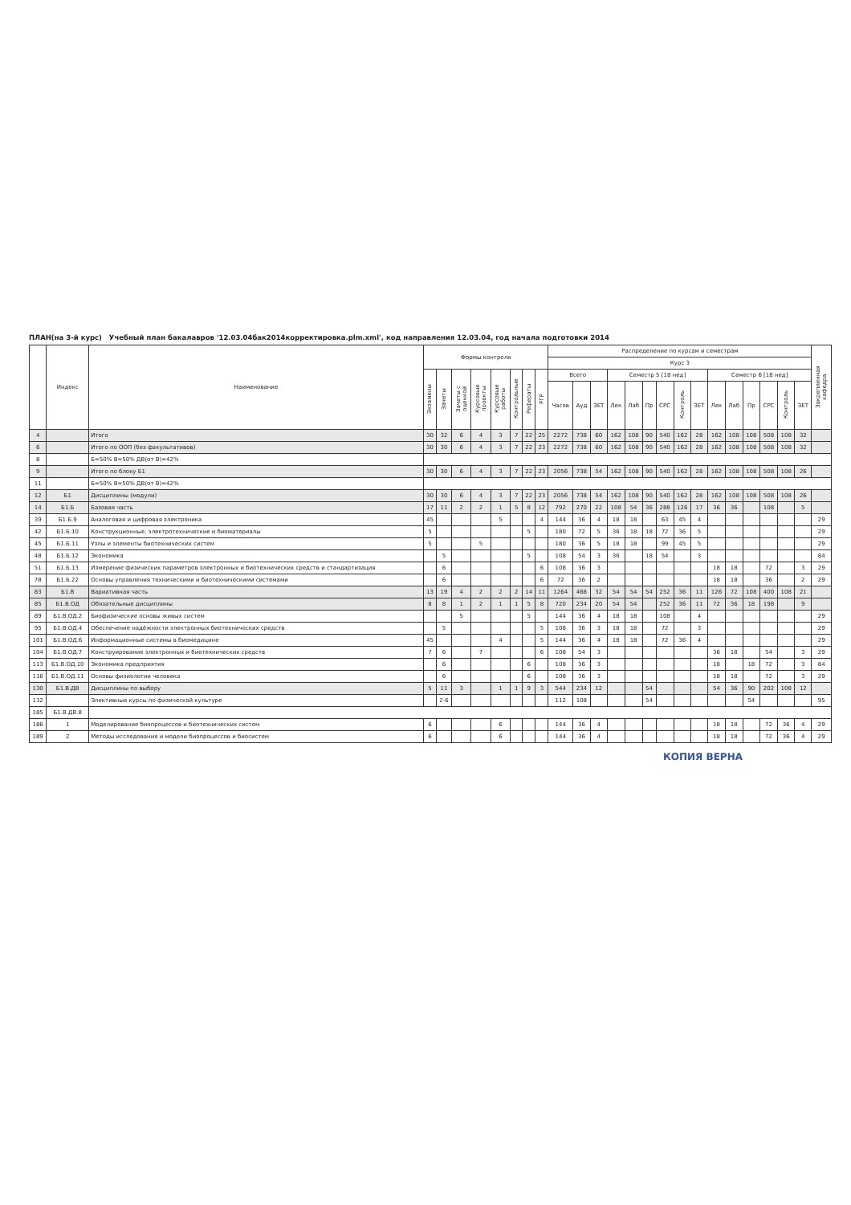ПЛАН(на 3-й курс) Учебный план бакалавров '12.03.04бак2014корректировка.plm.xml', код направления 12.03.04, год начала подготовки 2014
| | Индекс | Наименование | Формы контроля | | | | | | | | Распределение по курсам и семестрам | | | | | | | | | | | | | | | Закрепленная кафедра |
| --- | --- | --- | --- | --- | --- | --- | --- | --- | --- | --- | --- | --- | --- | --- | --- | --- | --- | --- | --- | --- | --- | --- | --- | --- | --- | --- |
| | | | | | | | | | | | Курс 3 | | | | | | | | | | | | | | | |
| | | | Экзамены | Зачеты | Зачеты с оценкой | Курсовые проекты | Курсовые работы | Контрольные | Рефераты | РГР | Всего | | | Семестр 5 [18 нед] | | | | | | Семестр 6 [18 нед] | | | | | | |
| | | | | | | | | | | | Часов | Ауд | ЗЕТ | Лек | Лаб | Пр | СРС | Контроль | ЗЕТ | Лек | Лаб | Пр | СРС | Контроль | ЗЕТ | |
| 4 | | Итого | 30 | 32 | 6 | 4 | 3 | 7 | 22 | 25 | 2272 | 738 | 60 | 162 | 108 | 90 | 540 | 162 | 28 | 162 | 108 | 108 | 508 | 108 | 32 | |
| 6 | | Итого по ООП (без факультативов) | 30 | 30 | 6 | 4 | 3 | 7 | 22 | 23 | 2272 | 738 | 60 | 162 | 108 | 90 | 540 | 162 | 28 | 162 | 108 | 108 | 508 | 108 | 32 | |
| 8 | | Б=50% В=50% ДВ(от В)=42% | | | | | | | | | | | | | | | | | | | | | | | | |
| 9 | | Итого по блоку Б1 | 30 | 30 | 6 | 4 | 3 | 7 | 22 | 23 | 2056 | 738 | 54 | 162 | 108 | 90 | 540 | 162 | 28 | 162 | 108 | 108 | 508 | 108 | 26 | |
| 11 | | Б=50% В=50% ДВ(от В)=42% | | | | | | | | | | | | | | | | | | | | | | | | |
| 12 | Б1 | Дисциплины (модули) | 30 | 30 | 6 | 4 | 3 | 7 | 22 | 23 | 2056 | 738 | 54 | 162 | 108 | 90 | 540 | 162 | 28 | 162 | 108 | 108 | 508 | 108 | 26 | |
| 14 | Б1.Б | Базовая часть | 17 | 11 | 2 | 2 | 1 | 5 | 8 | 12 | 792 | 270 | 22 | 108 | 54 | 36 | 288 | 126 | 17 | 36 | 36 | | 108 | | 5 | |
| 39 | Б1.Б.9 | Аналоговая и цифровая электроника | 45 | | | | 5 | | | 4 | 144 | 36 | 4 | 18 | 18 | | 63 | 45 | 4 | | | | | | | 29 |
| 42 | Б1.Б.10 | Конструкционные, электротехнические и биоматериалы | 5 | | | | | | 5 | | 180 | 72 | 5 | 36 | 18 | 18 | 72 | 36 | 5 | | | | | | | 29 |
| 45 | Б1.Б.11 | Узлы и элементы биотехнических систем | 5 | | | 5 | | | | | 180 | 36 | 5 | 18 | 18 | | 99 | 45 | 5 | | | | | | | 29 |
| 48 | Б1.Б.12 | Экономика | | 5 | | | | | 5 | | 108 | 54 | 3 | 36 | | 18 | 54 | | 3 | | | | | | | 84 |
| 51 | Б1.Б.13 | Измерение физических параметров электронных и биотехнических средств и стандартизация | | 6 | | | | | | 6 | 108 | 36 | 3 | | | | | | | 18 | 18 | | 72 | | 3 | 29 |
| 78 | Б1.Б.22 | Основы управления техническими и биотехническими системами | | 6 | | | | | | 6 | 72 | 36 | 2 | | | | | | | 18 | 18 | | 36 | | 2 | 29 |
| 83 | Б1.В | Вариативная часть | 13 | 19 | 4 | 2 | 2 | 2 | 14 | 11 | 1264 | 468 | 32 | 54 | 54 | 54 | 252 | 36 | 11 | 126 | 72 | 108 | 400 | 108 | 21 | |
| 85 | Б1.В.ОД | Обязательные дисциплины | 8 | 8 | 1 | 2 | 1 | 1 | 5 | 8 | 720 | 234 | 20 | 54 | 54 | | 252 | 36 | 11 | 72 | 36 | 18 | 198 | | 9 | |
| 89 | Б1.В.ОД.2 | Биофизические основы живых систем | | | 5 | | | | 5 | | 144 | 36 | 4 | 18 | 18 | | 108 | | 4 | | | | | | | 29 |
| 95 | Б1.В.ОД.4 | Обеспечение надёжности электронных биотехнических средств | | 5 | | | | | | 5 | 108 | 36 | 3 | 18 | 18 | | 72 | | 3 | | | | | | | 29 |
| 101 | Б1.В.ОД.6 | Информационные системы в биомедицине | 45 | | | | 4 | | | 5 | 144 | 36 | 4 | 18 | 18 | | 72 | 36 | 4 | | | | | | | 29 |
| 104 | Б1.В.ОД.7 | Конструирование электронных и биотехнических средств | 7 | 6 | | 7 | | | | 6 | 108 | 54 | 3 | | | | | | | 36 | 18 | | 54 | | 3 | 29 |
| 113 | Б1.В.ОД.10 | Экономика предприятия | | 6 | | | | | 6 | | 108 | 36 | 3 | | | | | | | 18 | | 18 | 72 | | 3 | 84 |
| 116 | Б1.В.ОД.11 | Основы физиологии человека | | 6 | | | | | 6 | | 108 | 36 | 3 | | | | | | | 18 | 18 | | 72 | | 3 | 29 |
| 130 | Б1.В.ДВ | Дисциплины по выбору | 5 | 11 | 3 | | 1 | 1 | 9 | 3 | 544 | 234 | 12 | | | 54 | | | | 54 | 36 | 90 | 202 | 108 | 12 | |
| 132 | | Элективные курсы по физической культуре | | 2-6 | | | | | | | 112 | 108 | | | | 54 | | | | | | 54 | | | | 95 |
| 185 | Б1.В.ДВ.8 | | | | | | | | | | | | | | | | | | | | | | | | | |
| 186 | 1 | Моделирование биопроцессов и биотехнических систем | 6 | | | | 6 | | | | 144 | 36 | 4 | | | | | | | 18 | 18 | | 72 | 36 | 4 | 29 |
| 189 | 2 | Методы исследования и модели биопроцессов и биосистем | 6 | | | | 6 | | | | 144 | 36 | 4 | | | | | | | 18 | 18 | | 72 | 36 | 4 | 29 |
КОПИЯ ВЕРНА